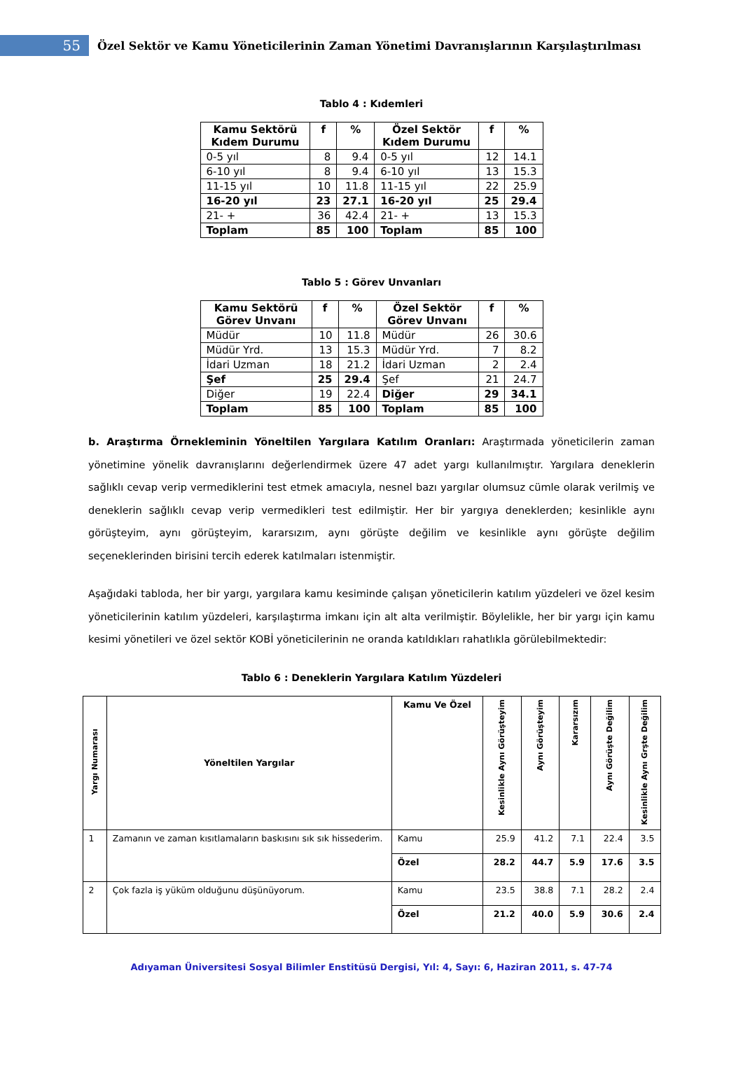55
Özel Sektör ve Kamu Yöneticilerinin Zaman Yönetimi Davranışlarının Karşılaştırılması
Tablo 4 : Kıdemleri
| Kamu Sektörü Kıdem Durumu | f | % | Özel Sektör Kıdem Durumu | f | % |
| --- | --- | --- | --- | --- | --- |
| 0-5 yıl | 8 | 9.4 | 0-5 yıl | 12 | 14.1 |
| 6-10 yıl | 8 | 9.4 | 6-10 yıl | 13 | 15.3 |
| 11-15 yıl | 10 | 11.8 | 11-15 yıl | 22 | 25.9 |
| 16-20 yıl | 23 | 27.1 | 16-20 yıl | 25 | 29.4 |
| 21- + | 36 | 42.4 | 21- + | 13 | 15.3 |
| Toplam | 85 | 100 | Toplam | 85 | 100 |
Tablo 5 : Görev Unvanları
| Kamu Sektörü Görev Unvanı | f | % | Özel Sektör Görev Unvanı | f | % |
| --- | --- | --- | --- | --- | --- |
| Müdür | 10 | 11.8 | Müdür | 26 | 30.6 |
| Müdür Yrd. | 13 | 15.3 | Müdür Yrd. | 7 | 8.2 |
| İdari Uzman | 18 | 21.2 | İdari Uzman | 2 | 2.4 |
| Şef | 25 | 29.4 | Şef | 21 | 24.7 |
| Diğer | 19 | 22.4 | Diğer | 29 | 34.1 |
| Toplam | 85 | 100 | Toplam | 85 | 100 |
b. Araştırma Örnekleminin Yöneltilen Yargılara Katılım Oranları: Araştırmada yöneticilerin zaman yönetimine yönelik davranışlarını değerlendirmek üzere 47 adet yargı kullanılmıştır. Yargılara deneklerin sağlıklı cevap verip vermediklerini test etmek amacıyla, nesnel bazı yargılar olumsuz cümle olarak verilmiş ve deneklerin sağlıklı cevap verip vermedikleri test edilmiştir. Her bir yargıya deneklerden; kesinlikle aynı görüşteyim, aynı görüşteyim, kararsızım, aynı görüşte değilim ve kesinlikle aynı görüşte değilim seçeneklerinden birisini tercih ederek katılmaları istenmiştir.
Aşağıdaki tabloda, her bir yargı, yargılara kamu kesiminde çalışan yöneticilerin katılım yüzdeleri ve özel kesim yöneticilerinin katılım yüzdeleri, karşılaştırma imkanı için alt alta verilmiştir. Böylelikle, her bir yargı için kamu kesimi yönetileri ve özel sektör KOBİ yöneticilerinin ne oranda katıldıkları rahatlıkla görülebilmektedir:
Tablo 6 : Deneklerin Yargılara Katılım Yüzdeleri
| Yargı Numarası | Yöneltilen Yargılar | Kamu Ve Özel | Kesinlikle Aynı Görüşteyim | Aynı Görüşteyim | Kararsızım | Aynı Görüşte Değilim | Kesinlikle Aynı Grşte Değilim |
| --- | --- | --- | --- | --- | --- | --- | --- |
| 1 | Zamanın ve zaman kısıtlamaların baskısını sık sık hissederim. | Kamu | 25.9 | 41.2 | 7.1 | 22.4 | 3.5 |
| | | Özel | 28.2 | 44.7 | 5.9 | 17.6 | 3.5 |
| 2 | Çok fazla iş yüküm olduğunu düşünüyorum. | Kamu | 23.5 | 38.8 | 7.1 | 28.2 | 2.4 |
| | | Özel | 21.2 | 40.0 | 5.9 | 30.6 | 2.4 |
Adıyaman Üniversitesi Sosyal Bilimler Enstitüsü Dergisi, Yıl: 4, Sayı: 6, Haziran 2011, s. 47-74